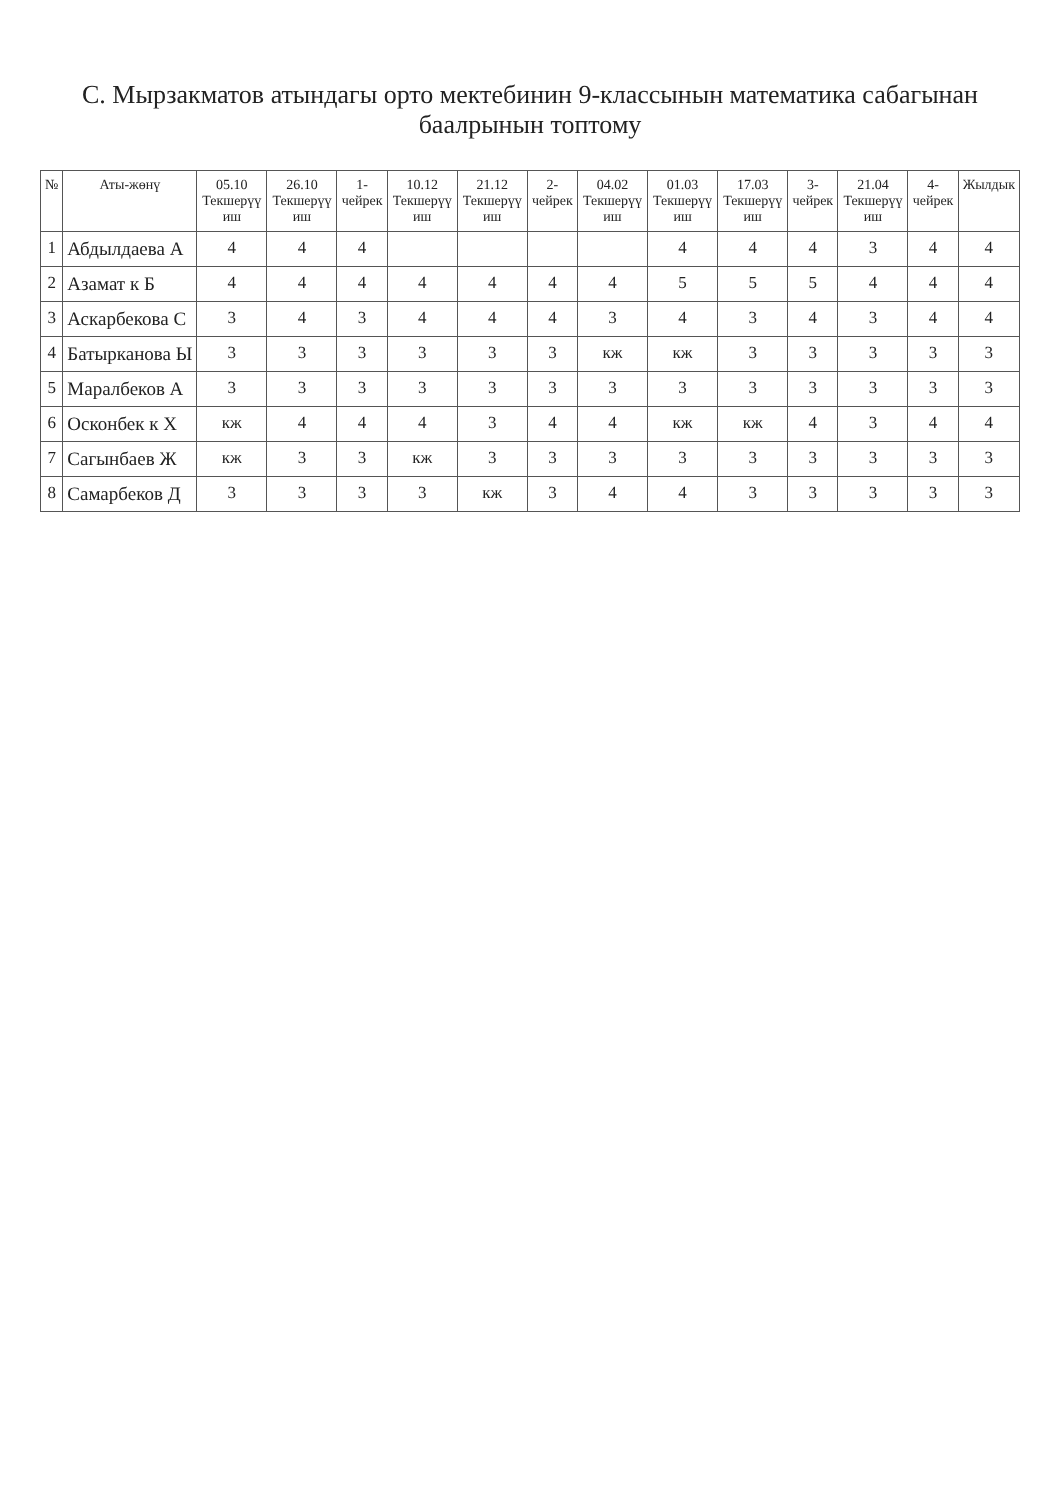С. Мырзакматов атындагы орто мектебинин 9-классынын математика сабагынан баалрынын топтому
| № | Аты-жөнү | 05.10 Текшерүү иш | 26.10 Текшерүү иш | 1-чейрек | 10.12 Текшерүү иш | 21.12 Текшерүү иш | 2-чейрек | 04.02 Текшерүү иш | 01.03 Текшерүү иш | 17.03 Текшерүү иш | 3-чейрек | 21.04 Текшерүү иш | 4-чейрек | Жылдык |
| --- | --- | --- | --- | --- | --- | --- | --- | --- | --- | --- | --- | --- | --- | --- |
| 1 | Абдылдаева А | 4 | 4 | 4 | | | | | 4 | 4 | 4 | 3 | 4 | 4 |
| 2 | Азамат к Б | 4 | 4 | 4 | 4 | 4 | 4 | 4 | 5 | 5 | 5 | 4 | 4 | 4 |
| 3 | Аскарбекова С | 3 | 4 | 3 | 4 | 4 | 4 | 3 | 4 | 3 | 4 | 3 | 4 | 4 |
| 4 | Батырканова Ы | 3 | 3 | 3 | 3 | 3 | 3 | кж | кж | 3 | 3 | 3 | 3 | 3 |
| 5 | Маралбеков А | 3 | 3 | 3 | 3 | 3 | 3 | 3 | 3 | 3 | 3 | 3 | 3 | 3 |
| 6 | Осконбек к Х | кж | 4 | 4 | 4 | 3 | 4 | 4 | кж | кж | 4 | 3 | 4 | 4 |
| 7 | Сагынбаев Ж | кж | 3 | 3 | кж | 3 | 3 | 3 | 3 | 3 | 3 | 3 | 3 | 3 |
| 8 | Самарбеков Д | 3 | 3 | 3 | 3 | кж | 3 | 4 | 4 | 3 | 3 | 3 | 3 | 3 |